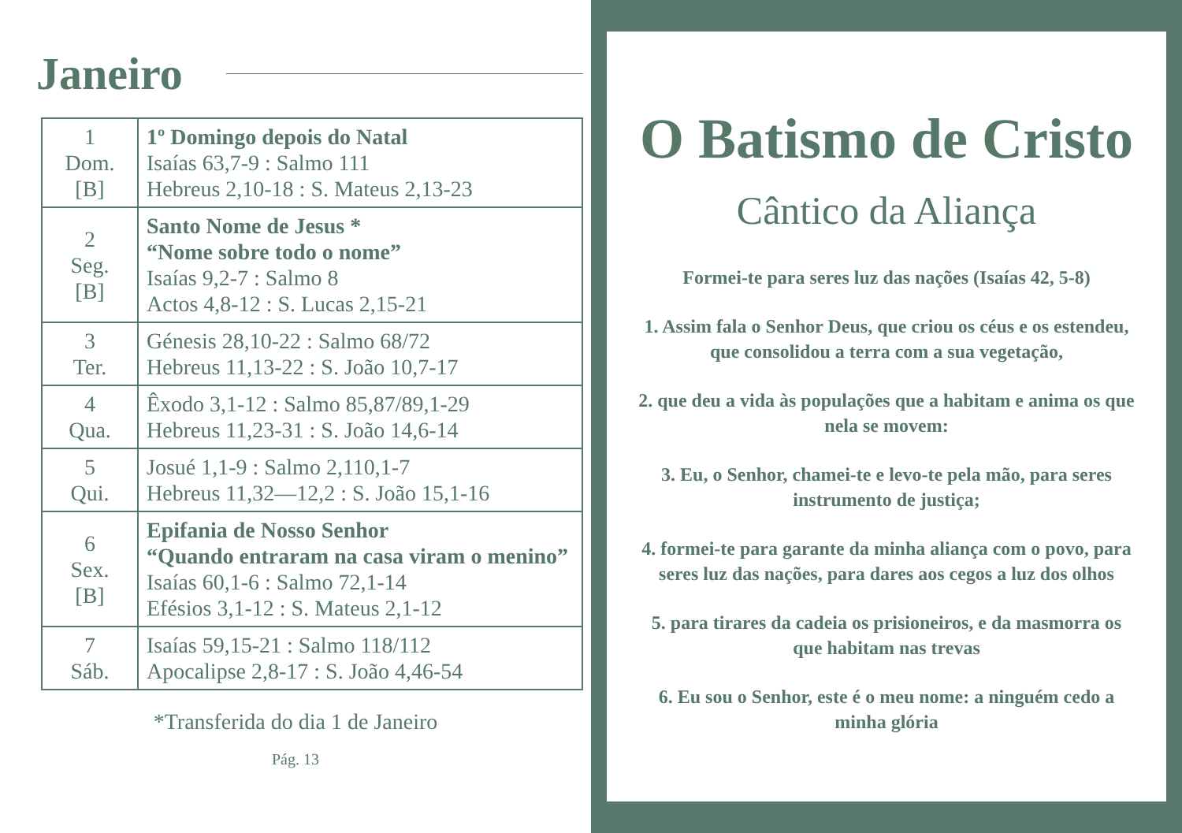Janeiro
| 1 Dom. [B] | 1º Domingo depois do Natal Isaías 63,7-9 : Salmo 111 Hebreus 2,10-18 : S. Mateus 2,13-23 |
| 2 Seg. [B] | Santo Nome de Jesus * “Nome sobre todo o nome” Isaías 9,2-7 : Salmo 8 Actos 4,8-12 : S. Lucas 2,15-21 |
| 3 Ter. | Génesis 28,10-22 : Salmo 68/72 Hebreus 11,13-22 : S. João 10,7-17 |
| 4 Qua. | Êxodo 3,1-12 : Salmo 85,87/89,1-29 Hebreus 11,23-31 : S. João 14,6-14 |
| 5 Qui. | Josué 1,1-9 : Salmo 2,110,1-7 Hebreus 11,32—12,2 : S. João 15,1-16 |
| 6 Sex. [B] | Epifania de Nosso Senhor “Quando entraram na casa viram o menino” Isaías 60,1-6 : Salmo 72,1-14 Efésios 3,1-12 : S. Mateus 2,1-12 |
| 7 Sáb. | Isaías 59,15-21 : Salmo 118/112 Apocalipse 2,8-17 : S. João 4,46-54 |
*Transferida do dia 1 de Janeiro
Pág. 13
O Batismo de Cristo
Cântico da Aliança
Formei-te para seres luz das nações (Isaías 42, 5-8)
1. Assim fala o Senhor Deus, que criou os céus e os estendeu, que consolidou a terra com a sua vegetação,
2. que deu a vida às populações que a habitam e anima os que nela se movem:
3. Eu, o Senhor, chamei-te e levo-te pela mão, para seres instrumento de justiça;
4. formei-te para garante da minha aliança com o povo, para seres luz das nações, para dares aos cegos a luz dos olhos
5. para tirares da cadeia os prisioneiros, e da masmorra os que habitam nas trevas
6. Eu sou o Senhor, este é o meu nome: a ninguém cedo a minha glória